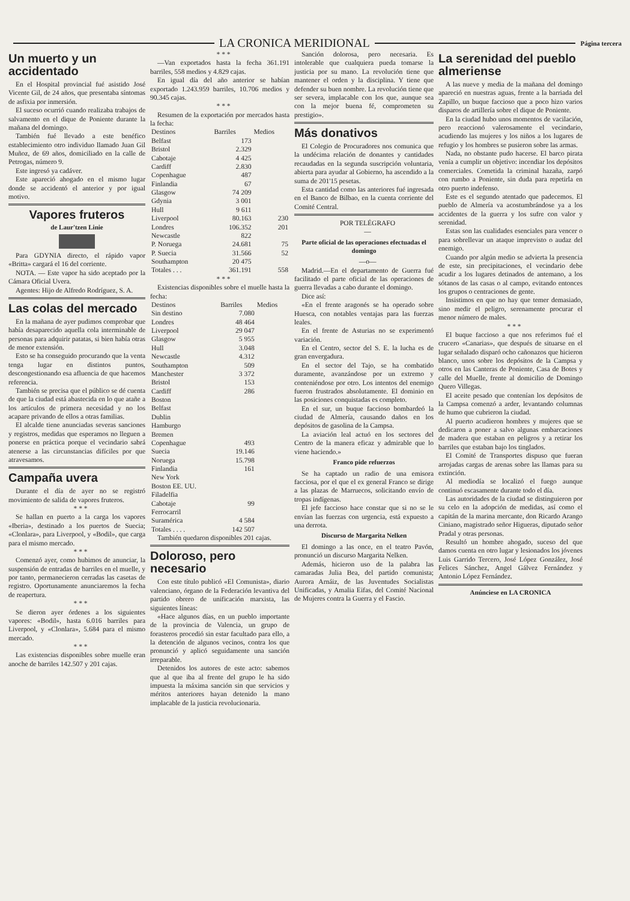LA CRONICA MERIDIONAL
Página tercera
Un muerto y un accidentado
En el Hospital provincial fué asistido José Vicente Gil, de 24 años, que presentaba síntomas de asfixia por inmersión.
El suceso ocurrió cuando realizaba trabajos de salvamento en el dique de Poniente durante la mañana del domingo.
También fué llevado a este benéfico establecimiento otro individuo llamado Juan Gil Muñoz, de 69 años, domiciliado en la calle de Petrogas, número 9.
Este ingresó ya cadáver.
Este apareció ahogado en el mismo lugar donde se accidentó el anterior y por igual motivo.
Vapores fruteros
de Laur'tzen Linie
Para GDYNIA directo, el rápido vapor «Britta» cargará el 16 del corriente.
NOTA. — Este vapor ha sido aceptado por la Cámara Oficial Uvera.
Agentes: Hijo de Alfredo Rodríguez, S. A.
Las colas del mercado
En la mañana de ayer pudimos comprobar que había desaparecido aquella cola interminable de personas para adquirir patatas, si bien había otras de menor extensión.
Esto se ha conseguido procurando que la venta tenga lugar en distintos puntos, descongestionando esa afluencia de que hacemos referencia.
También se precisa que el público se dé cuenta de que la ciudad está abastecida en lo que atañe a los artículos de primera necesidad y no los acapare privando de ellos a otras familias.
El alcalde tiene anunciadas severas sanciones y registros, medidas que esperamos no lleguen a ponerse en práctica porque el vecindario sabrá atenerse a las circunstancias difíciles por que atravesamos.
Campaña uvera
Durante el día de ayer no se registró movimiento de salida de vapores fruteros.
* * *
Se hallan en puerto a la carga los vapores «Iberia», destinado a los puertos de Suecia; «Clonlara», para Liverpool, y «Bodil», que carga para el mismo mercado.
* * *
Comenzó ayer, como hubimos de anunciar, la suspensión de entradas de barriles en el muelle, y por tanto, permanecieron cerradas las casetas de registro. Oportunamente anunciaremos la fecha de reapertura.
* * *
Se dieron ayer órdenes a los siguientes vapores: «Bodil», hasta 6.016 barriles para Liverpool, y «Clonlara», 5.684 para el mismo mercado.
* * *
Las existencias disponibles sobre muelle eran anoche de barriles 142.507 y 201 cajas.
* * *
—Van exportados hasta la fecha 361.191 barriles, 558 medios y 4.829 cajas.
En igual día del año anterior se habían exportado 1.243.959 barriles, 10.706 medios y 90.345 cajas.
* * *
Resumen de la exportación por mercados hasta la fecha:
| Destinos | Barriles | Medios |
| --- | --- | --- |
| Belfast | 173 | |
| Bristol | 2.329 | |
| Cabotaje | 4 425 | |
| Cardiff | 2.830 | |
| Copenhague | 487 | |
| Finlandia | 67 | |
| Glasgow | 74 209 | |
| Gdynia | 3 001 | |
| Hull | 9 611 | |
| Liverpool | 80.163 | 230 |
| Londres | 106.352 | 201 |
| Newcastle | 822 | |
| P. Noruega | 24.681 | 75 |
| P. Suecia | 31.566 | 52 |
| Southampton | 20 475 | |
| Totales . . . | 361.191 | 558 |
* * *
Existencias disponibles sobre el muelle hasta la fecha:
| Destinos | Barriles | Medios |
| --- | --- | --- |
| Sin destino | 7.080 | |
| Londres | 48 464 | |
| Liverpool | 29 047 | |
| Glasgow | 5 955 | |
| Hull | 3.048 | |
| Newcastle | 4.312 | |
| Southampton | 509 | |
| Manchester | 3 372 | |
| Bristol | 153 | |
| Cardiff | 286 | |
| Boston | | |
| Belfast | | |
| Dublin | | |
| Hamburgo | | |
| Bremen | | |
| Copenhague | 493 | |
| Suecia | 19.146 | |
| Noruega | 15.798 | |
| Finlandia | 161 | |
| New York | | |
| Boston EE. UU. | | |
| Filadelfia | | |
| Cabotaje | 99 | |
| Ferrocarril | | |
| Suramérica | 4 584 | |
| Totales . . . . | 142 507 | |
También quedaron disponibles 201 cajas.
Doloroso, pero necesario
Con este título publicó «El Comunista», diario valenciano, órgano de la Federación levantiva del partido obrero de unificación marxista, las siguientes líneas:
«Hace algunos días, en un pueblo importante de la provincia de Valencia, un grupo de forasteros procedió sin estar facultado para ello, a la detención de algunos vecinos, contra los que pronunció y aplicó seguidamente una sanción irreparable.
Detenidos los autores de este acto: sabemos que al que iba al frente del grupo le ha sido impuesta la máxima sanción sin que servicios y méritos anteriores hayan detenido la mano implacable de la justicia revolucionaria.
Sanción dolorosa, pero necesaria. Es intolerable que cualquiera pueda tomarse la justicia por su mano. La revolución tiene que mantener el orden y la disciplina. Y tiene que defender su buen nombre. La revolución tiene que ser severa, implacable con los que, aunque sea con la mejor buena fé, comprometen su prestigio».
Más donativos
El Colegio de Procuradores nos comunica que la undécima relación de donantes y cantidades recaudadas en la segunda suscripción voluntaria, abierta para ayudar al Gobierno, ha ascendido a la suma de 201'15 pesetas.
Esta cantidad como las anteriores fué ingresada en el Banco de Bilbao, en la cuenta corriente del Comité Central.
POR TELÉGRAFO
—
Parte oficial de las operaciones efectuadas el domingo
—o—
Madrid.—En el departamento de Guerra fué facilitado el parte oficial de las operaciones de guerra llevadas a cabo durante el domingo.
Dice así:
«En el frente aragonés se ha operado sobre Huesca, con notables ventajas para las fuerzas leales.
En el frente de Asturias no se experimentó variación.
En el Centro, sector del S. E. la lucha es de gran envergadura.
En el sector del Tajo, se ha combatido duramente, avanzándose por un extremo y conteniéndose por otro. Los intentos del enemigo fueron frustrados absolutamente. El dominio en las posiciones conquistadas es completo.
En el sur, un buque faccioso bombardeó la ciudad de Almería, causando daños en los depósitos de gasolina de la Campsa.
La aviación leal actuó en los sectores del Centro de la manera eficaz y admirable que lo viene haciendo.»
Franco pide refuerzos
Se ha captado un radio de una emisora facciosa, por el que el ex general Franco se dirige a las plazas de Marruecos, solicitando envío de tropas indígenas.
El jefe faccioso hace constar que si no se le envían las fuerzas con urgencia, está expuesto a una derrota.
Discurso de Margarita Nelken
El domingo a las once, en el teatro Pavón, pronunció un discurso Margarita Nelken.
Además, hicieron uso de la palabra las camaradas Julia Bea, del partido comunista; Aurora Arnáiz, de las Juventudes Socialistas Unificadas, y Amalia Eifas, del Comité Nacional de Mujeres contra la Guerra y el Fascio.
La serenidad del pueblo almeriense
A las nueve y media de la mañana del domingo apareció en nuestras aguas, frente a la barriada del Zapillo, un buque faccioso que a poco hizo varios disparos de artillería sobre el dique de Poniente.
En la ciudad hubo unos momentos de vacilación, pero reaccionó valerosamente el vecindario, acudiendo las mujeres y los niños a los lugares de refugio y los hombres se pusieron sobre las armas.
Nada, no obstante pudo hacerse. El barco pirata venía a cumplir un objetivo: incendiar los depósitos comerciales. Cometida la criminal hazaña, zarpó con rumbo a Poniente, sin duda para repetirla en otro puerto indefenso.
Este es el segundo atentado que padecemos. El pueblo de Almería va acostumbrándose ya a los accidentes de la guerra y los sufre con valor y serenidad.
Estas son las cualidades esenciales para vencer o para sobrellevar un ataque imprevisto o audaz del enemigo.
Cuando por algún medio se advierta la presencia de este, sin precipitaciones, el vecindario debe acudir a los lugares detinados de antemano, a los sótanos de las casas o al campo, evitando entonces los grupos o centraciones de gente.
Insistimos en que no hay que temer demasiado, sino medir el peligro, serenamente procurar el menor número de males.
* * *
El buque faccioso a que nos referimos fué el crucero «Canarias», que después de situarse en el lugar señalado disparó ocho cañonazos que hicieron blanco, unos sobre los depósitos de la Campsa y otros en las Canteras de Poniente, Casa de Botes y calle del Muelle, frente al domicilio de Domingo Quero Villegas.
El aceite pesado que contenían los depósitos de la Campsa comenzó a arder, levantando columnas de humo que cubrieron la ciudad.
Al puerto acudieron hombres y mujeres que se dedicaron a poner a salvo algunas embarcaciones de madera que estaban en peligros y a retirar los barriles que estaban bajo los tinglados.
El Comité de Transportes dispuso que fueran arrojadas cargas de arenas sobre las llamas para su extinción.
Al mediodía se localizó el fuego aunque continuó escasamente durante todo el día.
Las autoridades de la ciudad se distinguieron por su celo en la adopción de medidas, así como el capitán de la marina mercante, don Ricardo Arango Ciniano, magistrado señor Higueras, diputado señor Pradal y otras personas.
Resultó un hombre ahogado, suceso del que damos cuenta en otro lugar y lesionados los jóvenes Luis Garrido Tercero, José López González, José Felices Sánchez, Angel Gálvez Fernández y Antonio López Fernández.
Anúnciese en LA CRONICA